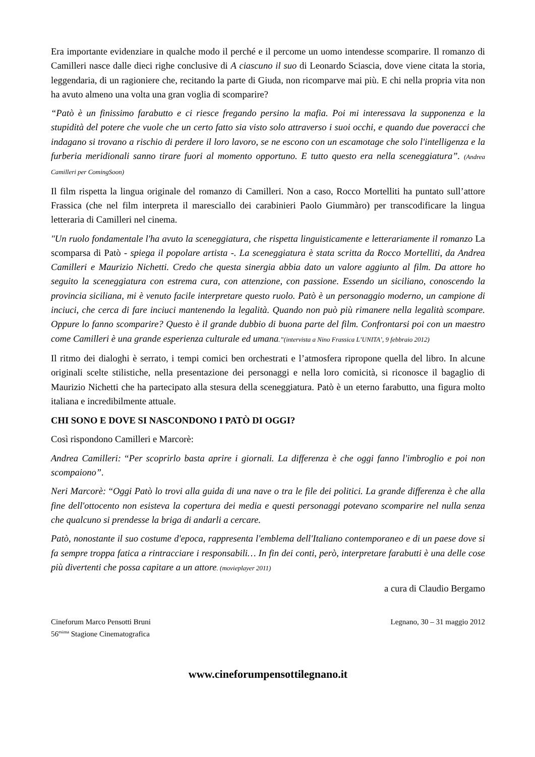Era importante evidenziare in qualche modo il perché e il percome un uomo intendesse scomparire. Il romanzo di Camilleri nasce dalle dieci righe conclusive di A ciascuno il suo di Leonardo Sciascia, dove viene citata la storia, leggendaria, di un ragioniere che, recitando la parte di Giuda, non ricomparve mai più. E chi nella propria vita non ha avuto almeno una volta una gran voglia di scomparire?
“Patò è un finissimo farabutto e ci riesce fregando persino la mafia. Poi mi interessava la supponenza e la stupidità del potere che vuole che un certo fatto sia visto solo attraverso i suoi occhi, e quando due poveracci che indagano si trovano a rischio di perdere il loro lavoro, se ne escono con un escamotage che solo l'intelligenza e la furberia meridionali sanno tirare fuori al momento opportuno. E tutto questo era nella sceneggiatura”. (Andrea Camilleri per ComingSoon)
Il film rispetta la lingua originale del romanzo di Camilleri. Non a caso, Rocco Mortelliti ha puntato sull’attore Frassica (che nel film interpreta il maresciallo dei carabinieri Paolo Giummàro) per transcodificare la lingua letteraria di Camilleri nel cinema.
"Un ruolo fondamentale l'ha avuto la sceneggiatura, che rispetta linguisticamente e letterariamente il romanzo La scomparsa di Patò - spiega il popolare artista -. La sceneggiatura è stata scritta da Rocco Mortelliti, da Andrea Camilleri e Maurizio Nichetti. Credo che questa sinergia abbia dato un valore aggiunto al film. Da attore ho seguito la sceneggiatura con estrema cura, con attenzione, con passione. Essendo un siciliano, conoscendo la provincia siciliana, mi è venuto facile interpretare questo ruolo. Patò è un personaggio moderno, un campione di inciuci, che cerca di fare inciuci mantenendo la legalità. Quando non può più rimanere nella legalità scompare. Oppure lo fanno scomparire? Questo è il grande dubbio di buona parte del film. Confrontarsi poi con un maestro come Camilleri è una grande esperienza culturale ed umana.”(intervista a Nino Frassica L’UNITA’, 9 febbraio 2012)
Il ritmo dei dialoghi è serrato, i tempi comici ben orchestrati e l’atmosfera ripropone quella del libro. In alcune originali scelte stilistiche, nella presentazione dei personaggi e nella loro comicità, si riconosce il bagaglio di Maurizio Nichetti che ha partecipato alla stesura della sceneggiatura. Patò è un eterno farabutto, una figura molto italiana e incredibilmente attuale.
CHI SONO E DOVE SI NASCONDONO I PATÒ DI OGGI?
Così rispondono Camilleri e Marcorè:
Andrea Camilleri: “Per scoprirlo basta aprire i giornali. La differenza è che oggi fanno l'imbroglio e poi non scompaiono”.
Neri Marcorè: “Oggi Patò lo trovi alla guida di una nave o tra le file dei politici. La grande differenza è che alla fine dell'ottocento non esisteva la copertura dei media e questi personaggi potevano scomparire nel nulla senza che qualcuno si prendesse la briga di andarli a cercare.
Patò, nonostante il suo costume d'epoca, rappresenta l'emblema dell'Italiano contemporaneo e di un paese dove si fa sempre troppa fatica a rintracciare i responsabili… In fin dei conti, però, interpretare farabutti è una delle cose più divertenti che possa capitare a un attore. (movieplayer 2011)
a cura di Claudio Bergamo
Cineforum Marco Pensotti Bruni
56<sup>esima</sup> Stagione Cinematografica
Legnano, 30 – 31 maggio 2012
www.cineforumpensottilegnano.it